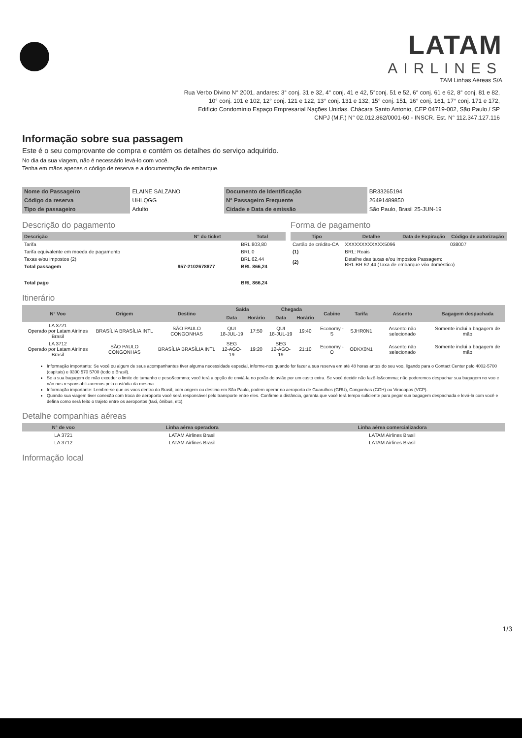LATAM
AIRLINES
TAM Linhas Aéreas S/A
Rua Verbo Divino N° 2001, andares: 3° conj. 31 e 32, 4° conj. 41 e 42, 5°conj. 51 e 52, 6° conj. 61 e 62, 8° conj. 81 e 82,
10° conj. 101 e 102, 12° conj. 121 e 122, 13° conj. 131 e 132, 15° conj. 151, 16° conj. 161, 17° conj. 171 e 172,
Edifício Condomínio Espaço Empresarial Nações Unidas. Chácara Santo Antonio, CEP 04719-002, São Paulo / SP
CNPJ (M.F.) N° 02.012.862/0001-60 - INSCR. Est. N° 112.347.127.116
Informação sobre sua passagem
Este é o seu comprovante de compra e contém os detalhes do serviço adquirido.
No dia da sua viagem, não é necessário levá-lo com você.
Tenha em mãos apenas o código de reserva e a documentação de embarque.
| Nome do Passageiro | ELAINE SALZANO | Documento de Identificação | BR33265194 |
| Código da reserva | UHLQGG | N° Passageiro Frequente | 26491489850 |
| Tipo de passageiro | Adulto | Cidade e Data de emissão | São Paulo, Brasil 25-JUN-19 |
Descrição do pagamento
| Descrição | N° do ticket | Total |
| --- | --- | --- |
| Tarifa | | BRL 803,80 |
| Tarifa equivalente em moeda de pagamento | | BRL 0 |
| Taxas e/ou impostos (2) | | BRL 62,44 |
| Total passagem | 957-2102678877 | BRL 866,24 |
| Total pago | | BRL 866,24 |
Forma de pagamento
| Tipo | Detalhe | Data de Expiração | Código de autorização |
| --- | --- | --- | --- |
| Cartão de crédito-CA | XXXXXXXXXXXX5096 | | 038007 |
| (1) | BRL: Reais | | |
| (2) | Detalhe das taxas e/ou impostos Passagem: BRL BR 62,44 (Taxa de embarque vôo doméstico) | | |
Itinerário
| N° Voo | Origem | Destino | Saída | | Chegada | | Cabine | Tarifa | Assento | Bagagem despachada |
| --- | --- | --- | --- | --- | --- | --- | --- | --- | --- | --- |
| | | | Data | Horário | Data | Horário | | | | |
| LA 3721 Operado por Latam Airlines Brasil | BRASÍLIA BRASÍLIA INTL | SÃO PAULO CONGONHAS | QUI 18-JUL-19 | 17:50 | QUI 18-JUL-19 | 19:40 | Economy - S | SJHR0N1 | Assento não selecionado | Somente inclui a bagagem de mão |
| LA 3712 Operado por Latam Airlines Brasil | SÃO PAULO CONGONHAS | BRASÍLIA BRASÍLIA INTL | SEG 12-AGO-19 | 19:20 | SEG 12-AGO-19 | 21:10 | Economy - O | ODKX0N1 | Assento não selecionado | Somente inclui a bagagem de mão |
Informação importante: Se você ou algum de seus acompanhantes tiver alguma necessidade especial, informe-nos quando for fazer a sua reserva em até 48 horas antes do seu voo, ligando para o Contact Center pelo 4002-5700 (capitais) e 0300 570 5700 (todo o Brasil).
Se a sua bagagem de mão exceder o limite de tamanho e peso&comma; você terá a opção de enviá-la no porão do avião por um custo extra. Se você decidir não fazê-lo&comma; não poderemos despachar sua bagagem no voo e não nos responsabilizaremos pela custódia da mesma.
Informação importante: Lembre-se que os voos dentro do Brasil, com origem ou destino em São Paulo, podem operar no aeroporto de Guarulhos (GRU), Congonhas (CGH) ou Viracopos (VCP).
Quando sua viagem tiver conexão com troca de aeroporto você será responsável pelo transporte entre eles. Confirme a distância, garanta que você terá tempo suficiente para pegar sua bagagem despachada e levá-la com você e defina como será feito o trajeto entre os aeroportos (taxi, ônibus, etc).
Detalhe companhias aéreas
| N° de voo | Linha aérea operadora | Linha aérea comercializadora |
| --- | --- | --- |
| LA 3721 | LATAM Airlines Brasil | LATAM Airlines Brasil |
| LA 3712 | LATAM Airlines Brasil | LATAM Airlines Brasil |
Informação local
1/3